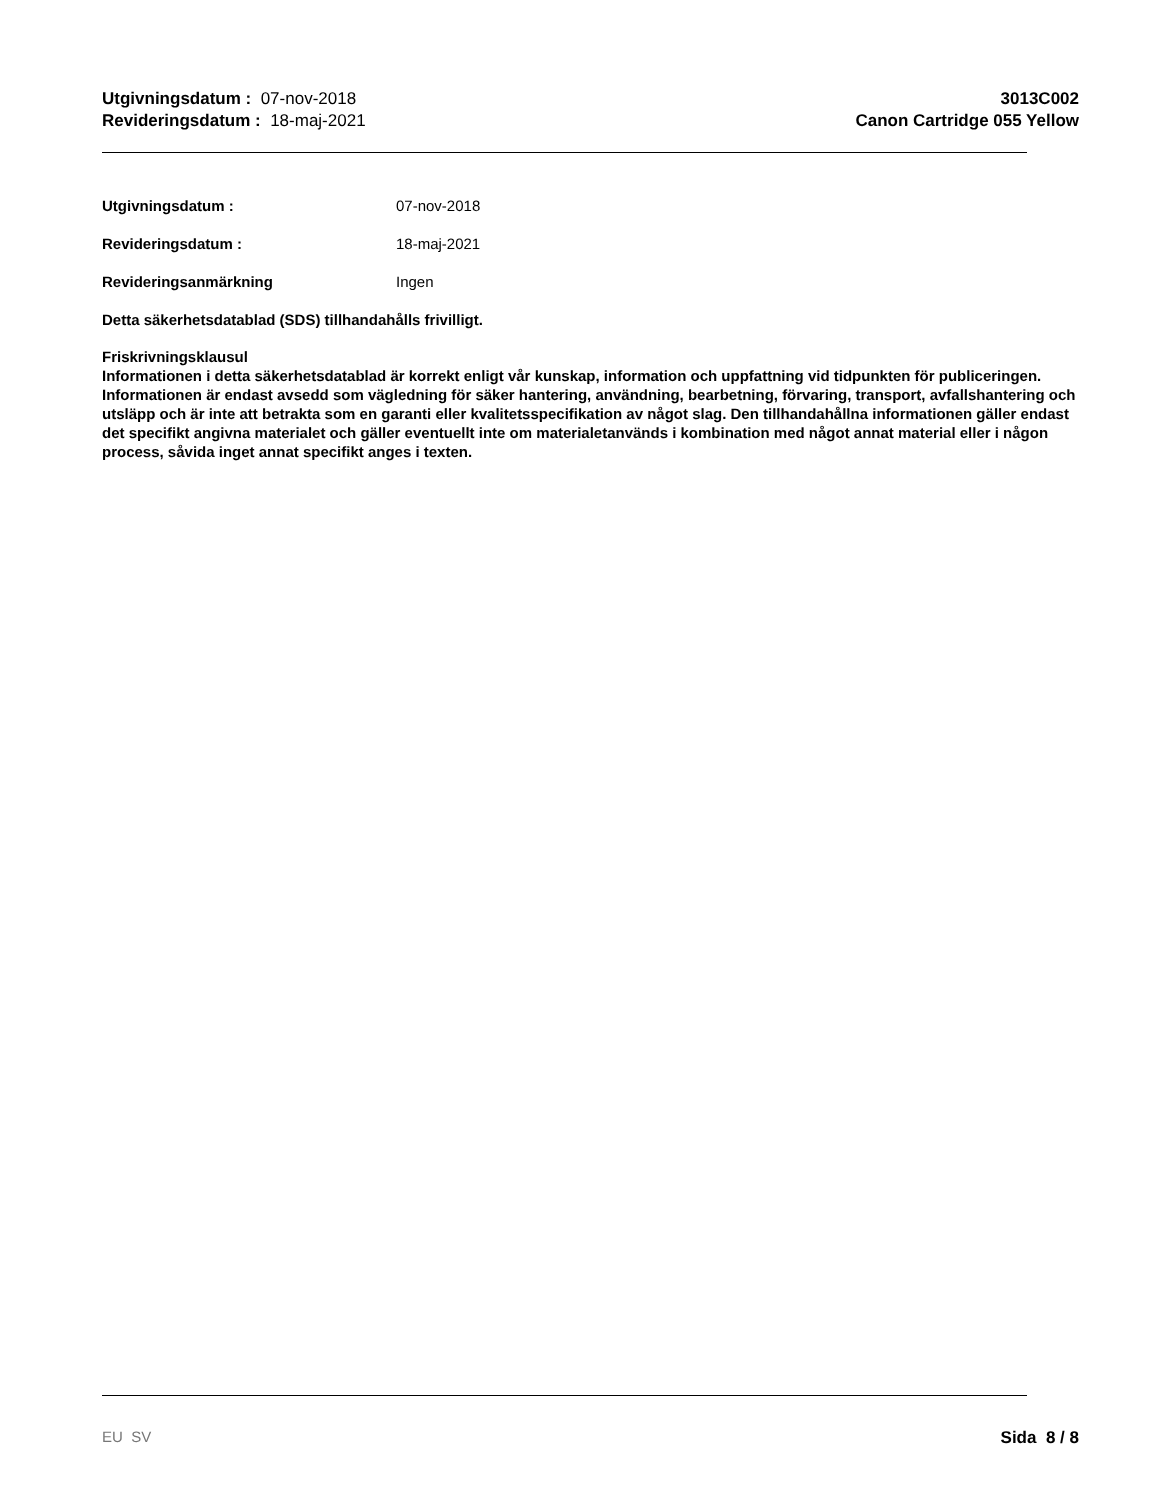Utgivningsdatum : 07-nov-2018
Revideringsdatum : 18-maj-2021
3013C002
Canon Cartridge 055 Yellow
Utgivningsdatum : 07-nov-2018
Revideringsdatum : 18-maj-2021
Revideringsanmärkning Ingen
Detta säkerhetsdatablad (SDS) tillhandahålls frivilligt.
Friskrivningsklausul
Informationen i detta säkerhetsdatablad är korrekt enligt vår kunskap, information och uppfattning vid tidpunkten för publiceringen. Informationen är endast avsedd som vägledning för säker hantering, användning, bearbetning, förvaring, transport, avfallshantering och utsläpp och är inte att betrakta som en garanti eller kvalitetsspecifikation av något slag. Den tillhandahållna informationen gäller endast det specifikt angivna materialet och gäller eventuellt inte om materialetanvänds i kombination med något annat material eller i någon process, såvida inget annat specifikt anges i texten.
EU SV Sida 8 / 8